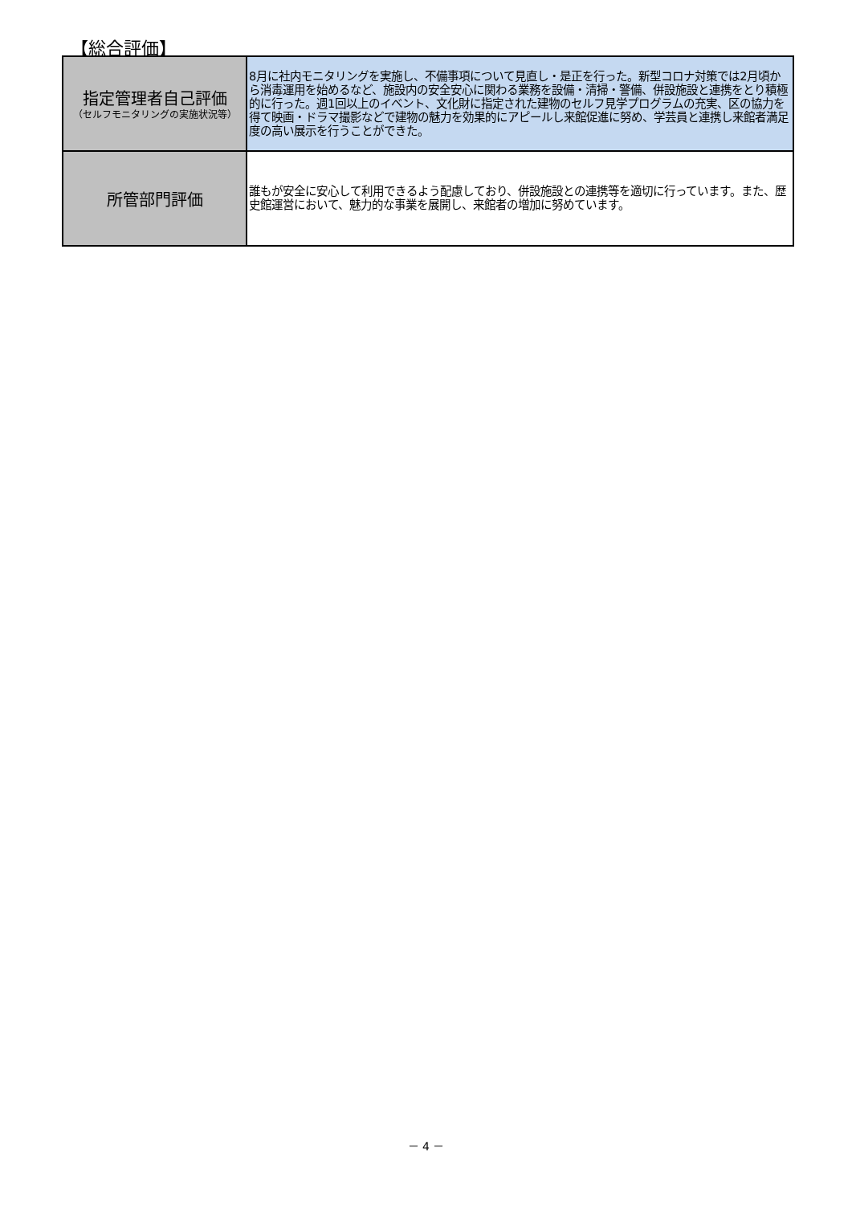【総合評価】
| 指定管理者自己評価 （セルフモニタリングの実施状況等） | 8月に社内モニタリングを実施し、不備事項について見直し・是正を行った。新型コロナ対策では2月頃から消毒運用を始めるなど、施設内の安全安心に関わる業務を設備・清掃・警備、併設施設と連携をとり積極的に行った。週1回以上のイベント、文化財に指定された建物のセルフ見学プログラムの充実、区の協力を得て映画・ドラマ撮影などで建物の魅力を効果的にアピールし来館促進に努め、学芸員と連携し来館者満足度の高い展示を行うことができた。 |
| 所管部門評価 | 誰もが安全に安心して利用できるよう配慮しており、併設施設との連携等を適切に行っています。また、歴史館運営において、魅力的な事業を展開し、来館者の増加に努めています。 |
－ 4 －